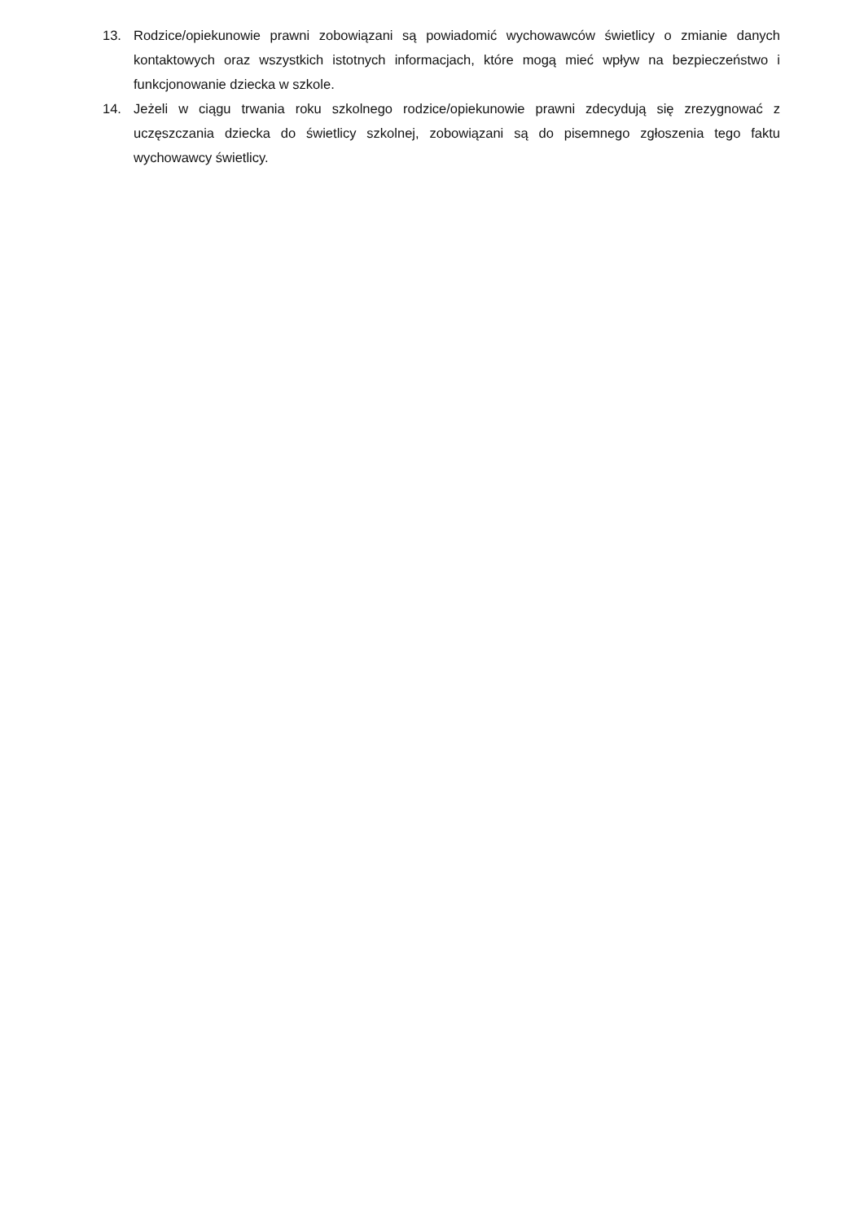13. Rodzice/opiekunowie prawni zobowiązani są powiadomić wychowawców świetlicy o zmianie danych kontaktowych oraz wszystkich istotnych informacjach, które mogą mieć wpływ na bezpieczeństwo i funkcjonowanie dziecka w szkole.
14. Jeżeli w ciągu trwania roku szkolnego rodzice/opiekunowie prawni zdecydują się zrezygnować z uczęszczania dziecka do świetlicy szkolnej, zobowiązani są do pisemnego zgłoszenia tego faktu wychowawcy świetlicy.